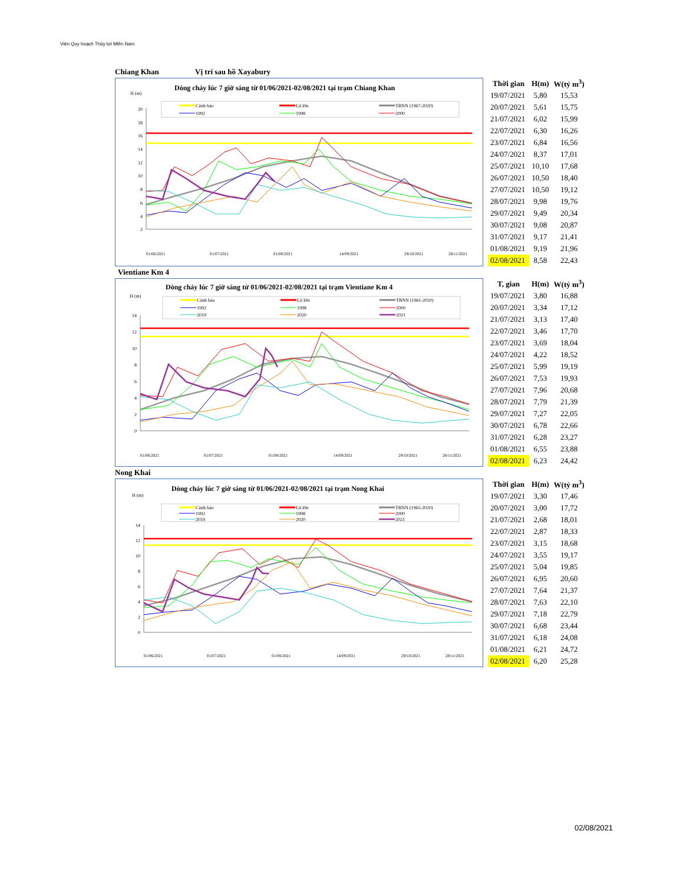Viện Quy hoạch Thủy lợi Miền Nam
Chiang Khan Vị trí sau hồ Xayabury
Dòng chảy lúc 7 giờ sáng từ 01/06/2021-02/08/2021 tại trạm Chiang Khan
H (m)
Cảnh báo
Lũ lớn
TBNN (1967-2020)
1992
1998
2000
20
18
16
14
12
10
8
6
4
2
01/06/2021
01/07/2021
01/08/2021
14/09/2021
29/10/2021
28/11/2021
| Thời gian | H(m) | W(tỷ m<sup>3</sup>) |
| --- | --- | --- |
| 19/07/2021 | 5,80 | 15,53 |
| 20/07/2021 | 5,61 | 15,75 |
| 21/07/2021 | 6,02 | 15,99 |
| 22/07/2021 | 6,30 | 16,26 |
| 23/07/2021 | 6,84 | 16,56 |
| 24/07/2021 | 8,37 | 17,01 |
| 25/07/2021 | 10,10 | 17,68 |
| 26/07/2021 | 10,50 | 18,40 |
| 27/07/2021 | 10,50 | 19,12 |
| 28/07/2021 | 9,98 | 19,76 |
| 29/07/2021 | 9,49 | 20,34 |
| 30/07/2021 | 9,08 | 20,87 |
| 31/07/2021 | 9,17 | 21,41 |
| 01/08/2021 | 9,19 | 21,96 |
| 02/08/2021 | 8,58 | 22,43 |
Vientiane Km 4
Dòng chảy lúc 7 giờ sáng từ 01/06/2021-02/08/2021 tại trạm Vientiane Km 4
H (m)
Cảnh báo
Lũ lớn
TBNN (1961-2020)
1992
1998
2000
2019
2020
2021
14
12
10
8
6
4
2
0
01/06/2021
01/07/2021
01/08/2021
14/09/2021
29/10/2021
28/11/2021
| T, gian | H(m) | W(tỷ m<sup>3</sup>) |
| --- | --- | --- |
| 19/07/2021 | 3,80 | 16,88 |
| 20/07/2021 | 3,34 | 17,12 |
| 21/07/2021 | 3,13 | 17,40 |
| 22/07/2021 | 3,46 | 17,70 |
| 23/07/2021 | 3,69 | 18,04 |
| 24/07/2021 | 4,22 | 18,52 |
| 25/07/2021 | 5,99 | 19,19 |
| 26/07/2021 | 7,53 | 19,93 |
| 27/07/2021 | 7,96 | 20,68 |
| 28/07/2021 | 7,79 | 21,39 |
| 29/07/2021 | 7,27 | 22,05 |
| 30/07/2021 | 6,78 | 22,66 |
| 31/07/2021 | 6,28 | 23,27 |
| 01/08/2021 | 6,55 | 23,88 |
| 02/08/2021 | 6,23 | 24,42 |
Nong Khai
Dòng chảy lúc 7 giờ sáng từ 01/06/2021-02/08/2021 tại trạm Nong Khai
H (m)
Cảnh báo
Lũ lớn
TBNN (1965-2020)
1992
1998
2000
2019
2020
2021
14
12
10
8
6
4
2
0
01/06/2021
01/07/2021
01/08/2021
14/09/2021
29/10/2021
28/11/2021
| Thời gian | H(m) | W(tỷ m<sup>3</sup>) |
| --- | --- | --- |
| 19/07/2021 | 3,30 | 17,46 |
| 20/07/2021 | 3,00 | 17,72 |
| 21/07/2021 | 2,68 | 18,01 |
| 22/07/2021 | 2,87 | 18,33 |
| 23/07/2021 | 3,15 | 18,68 |
| 24/07/2021 | 3,55 | 19,17 |
| 25/07/2021 | 5,04 | 19,85 |
| 26/07/2021 | 6,95 | 20,60 |
| 27/07/2021 | 7,64 | 21,37 |
| 28/07/2021 | 7,63 | 22,10 |
| 29/07/2021 | 7,18 | 22,79 |
| 30/07/2021 | 6,68 | 23,44 |
| 31/07/2021 | 6,18 | 24,08 |
| 01/08/2021 | 6,21 | 24,72 |
| 02/08/2021 | 6,20 | 25,28 |
02/08/2021